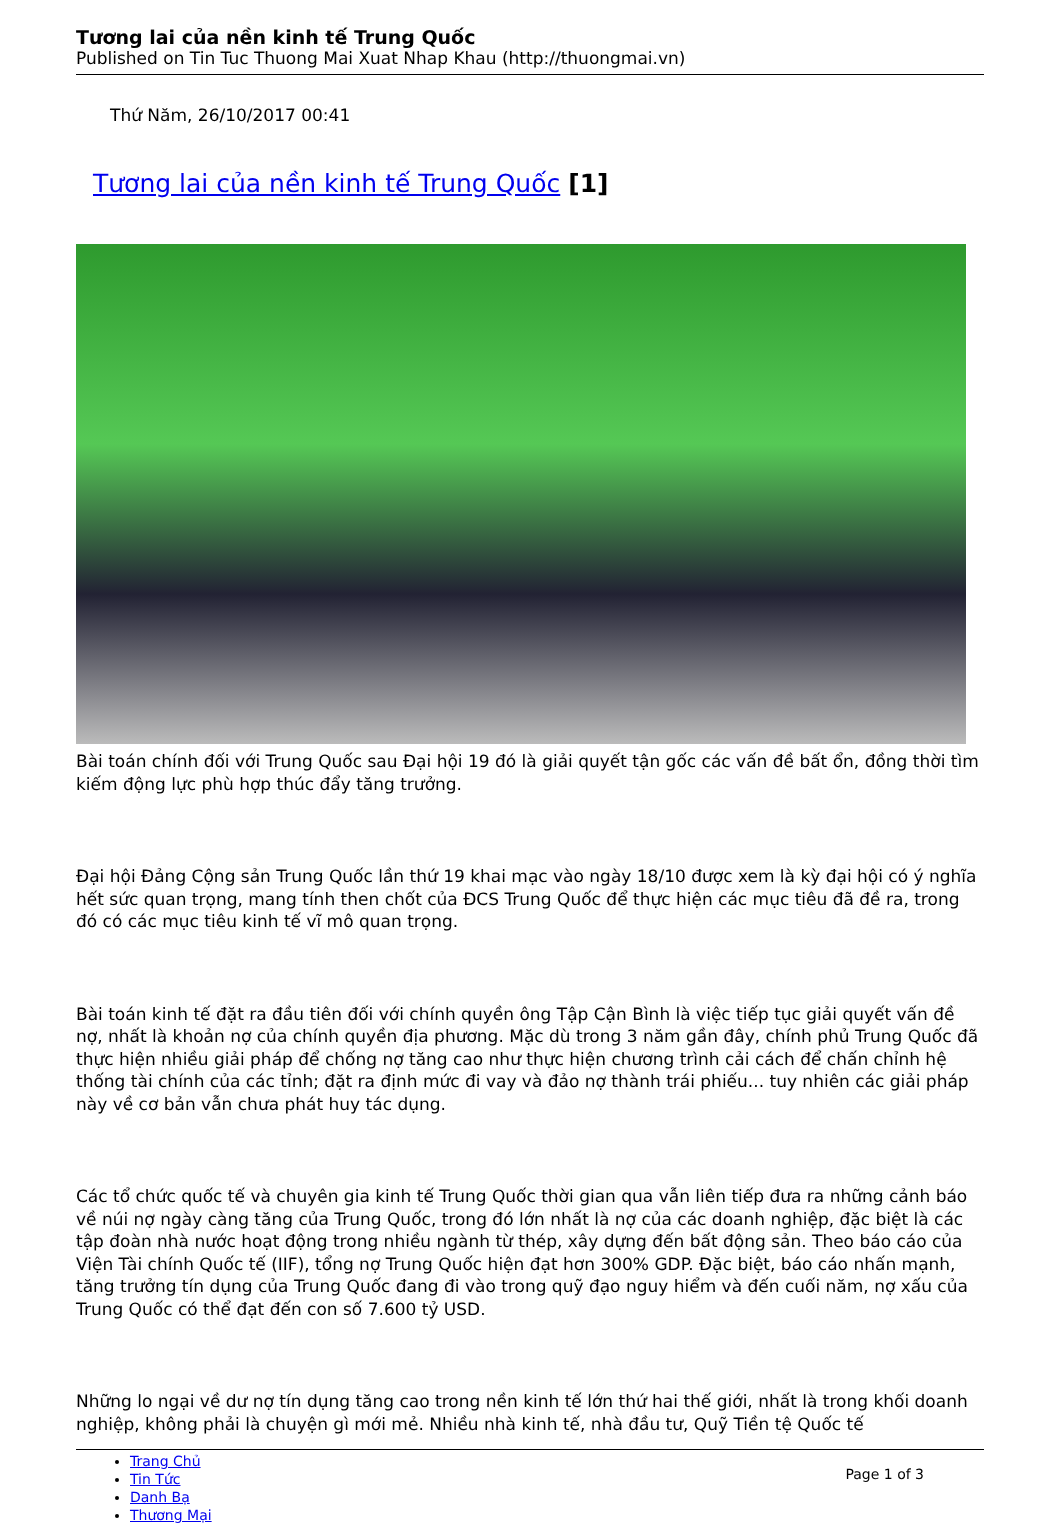Tương lai của nền kinh tế Trung Quốc
Published on Tin Tuc Thuong Mai Xuat Nhap Khau (http://thuongmai.vn)
Thứ Năm, 26/10/2017 00:41
Tương lai của nền kinh tế Trung Quốc [1]
Bài toán chính đối với Trung Quốc sau Đại hội 19 đó là giải quyết tận gốc các vấn đề bất ổn, đồng thời tìm kiếm động lực phù hợp thúc đẩy tăng trưởng.
Đại hội Đảng Cộng sản Trung Quốc lần thứ 19 khai mạc vào ngày 18/10 được xem là kỳ đại hội có ý nghĩa hết sức quan trọng, mang tính then chốt của ĐCS Trung Quốc để thực hiện các mục tiêu đã đề ra, trong đó có các mục tiêu kinh tế vĩ mô quan trọng.
Bài toán kinh tế đặt ra đầu tiên đối với chính quyền ông Tập Cận Bình là việc tiếp tục giải quyết vấn đề nợ, nhất là khoản nợ của chính quyền địa phương. Mặc dù trong 3 năm gần đây, chính phủ Trung Quốc đã thực hiện nhiều giải pháp để chống nợ tăng cao như thực hiện chương trình cải cách để chấn chỉnh hệ thống tài chính của các tỉnh; đặt ra định mức đi vay và đảo nợ thành trái phiếu... tuy nhiên các giải pháp này về cơ bản vẫn chưa phát huy tác dụng.
Các tổ chức quốc tế và chuyên gia kinh tế Trung Quốc thời gian qua vẫn liên tiếp đưa ra những cảnh báo về núi nợ ngày càng tăng của Trung Quốc, trong đó lớn nhất là nợ của các doanh nghiệp, đặc biệt là các tập đoàn nhà nước hoạt động trong nhiều ngành từ thép, xây dựng đến bất động sản. Theo báo cáo của Viện Tài chính Quốc tế (IIF), tổng nợ Trung Quốc hiện đạt hơn 300% GDP. Đặc biệt, báo cáo nhấn mạnh, tăng trưởng tín dụng của Trung Quốc đang đi vào trong quỹ đạo nguy hiểm và đến cuối năm, nợ xấu của Trung Quốc có thể đạt đến con số 7.600 tỷ USD.
Những lo ngại về dư nợ tín dụng tăng cao trong nền kinh tế lớn thứ hai thế giới, nhất là trong khối doanh nghiệp, không phải là chuyện gì mới mẻ. Nhiều nhà kinh tế, nhà đầu tư, Quỹ Tiền tệ Quốc tế
Trang Chủ
Tin Tức
Danh Bạ
Thương Mại
Page 1 of 3